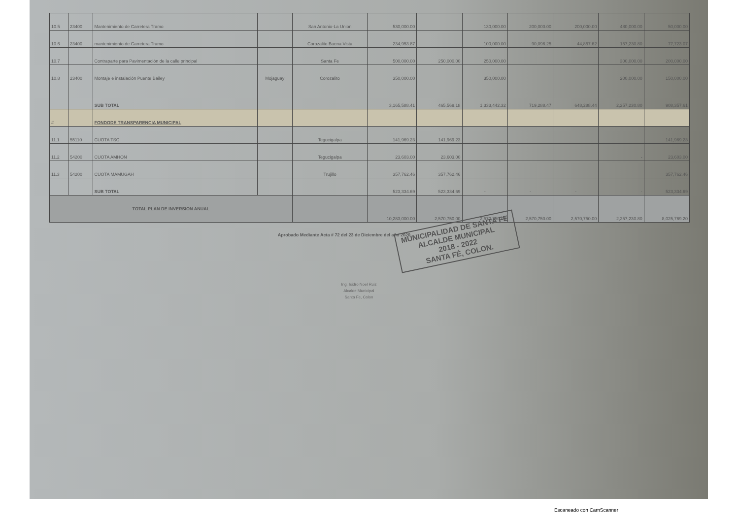| 10.5 | 23400 | Mantenimiento de Carretera Tramo | | San Antonio-La Union | 530,000.00 | | 130,000.00 | 200,000.00 | 200,000.00 | 480,000.00 | 50,000.00 |
| 10.6 | 23400 | mantenimiento de Carretera Tramo | | Corozalito Buena Vista | 234,953.87 | | 100,000.00 | 90,096.25 | 44,857.62 | 157,230.80 | 77,723.07 |
| 10.7 | | Contraparte para Pavimentación de la calle principal | | Santa Fe | 500,000.00 | 250,000.00 | 250,000.00 | | | 300,000.00 | 200,000.00 |
| 10.8 | 23400 | Montaje e instalación Puente Bailey | Mojaguay | Corozalito | 350,000.00 | | 350,000.00 | | | 200,000.00 | 150,000.00 |
| | | SUB TOTAL | | | 3,165,588.41 | 465,569.18 | 1,333,442.32 | 719,288.47 | 648,288.44 | 2,257,230.80 | 908,357.61 |
| # | | FONDODE TRANSPARENCIA MUNICIPAL | | | | | | | | | |
| 11.1 | 55110 | CUOTA TSC | | Tegucigalpa | 141,969.23 | 141,969.23 | | | | | 141,969.23 |
| 11.2 | 54200 | CUOTA AMHON | | Tegucigalpa | 23,603.00 | 23,603.00 | | | | - | 23,603.00 |
| 11.3 | 54200 | CUOTA MAMUGAH | | Trujillo | 357,762.46 | 357,762.46 | | | | | 357,762.46 |
| | | SUB TOTAL | | | 523,334.69 | 523,334.69 | - | - | - | - | 523,334.69 |
| TOTAL PLAN DE INVERSION ANUAL | | | | | 10,283,000.00 | 2,570,750.00 | 2,570,750.00 | 2,570,750.00 | 2,570,750.00 | 2,257,230.80 | 8,025,769.20 |
Aprobado Mediante Acta # 72 del 23 de Diciembre del año 2020
MUNICIPALIDAD DE SANTA FE
ALCALDE MUNICIPAL
2018 - 2022
SANTA FÉ, COLON.
Ing. Isidro Noel Ruiz
Alcalde Municipal
Santa Fe, Colon
Escaneado con CamScanner